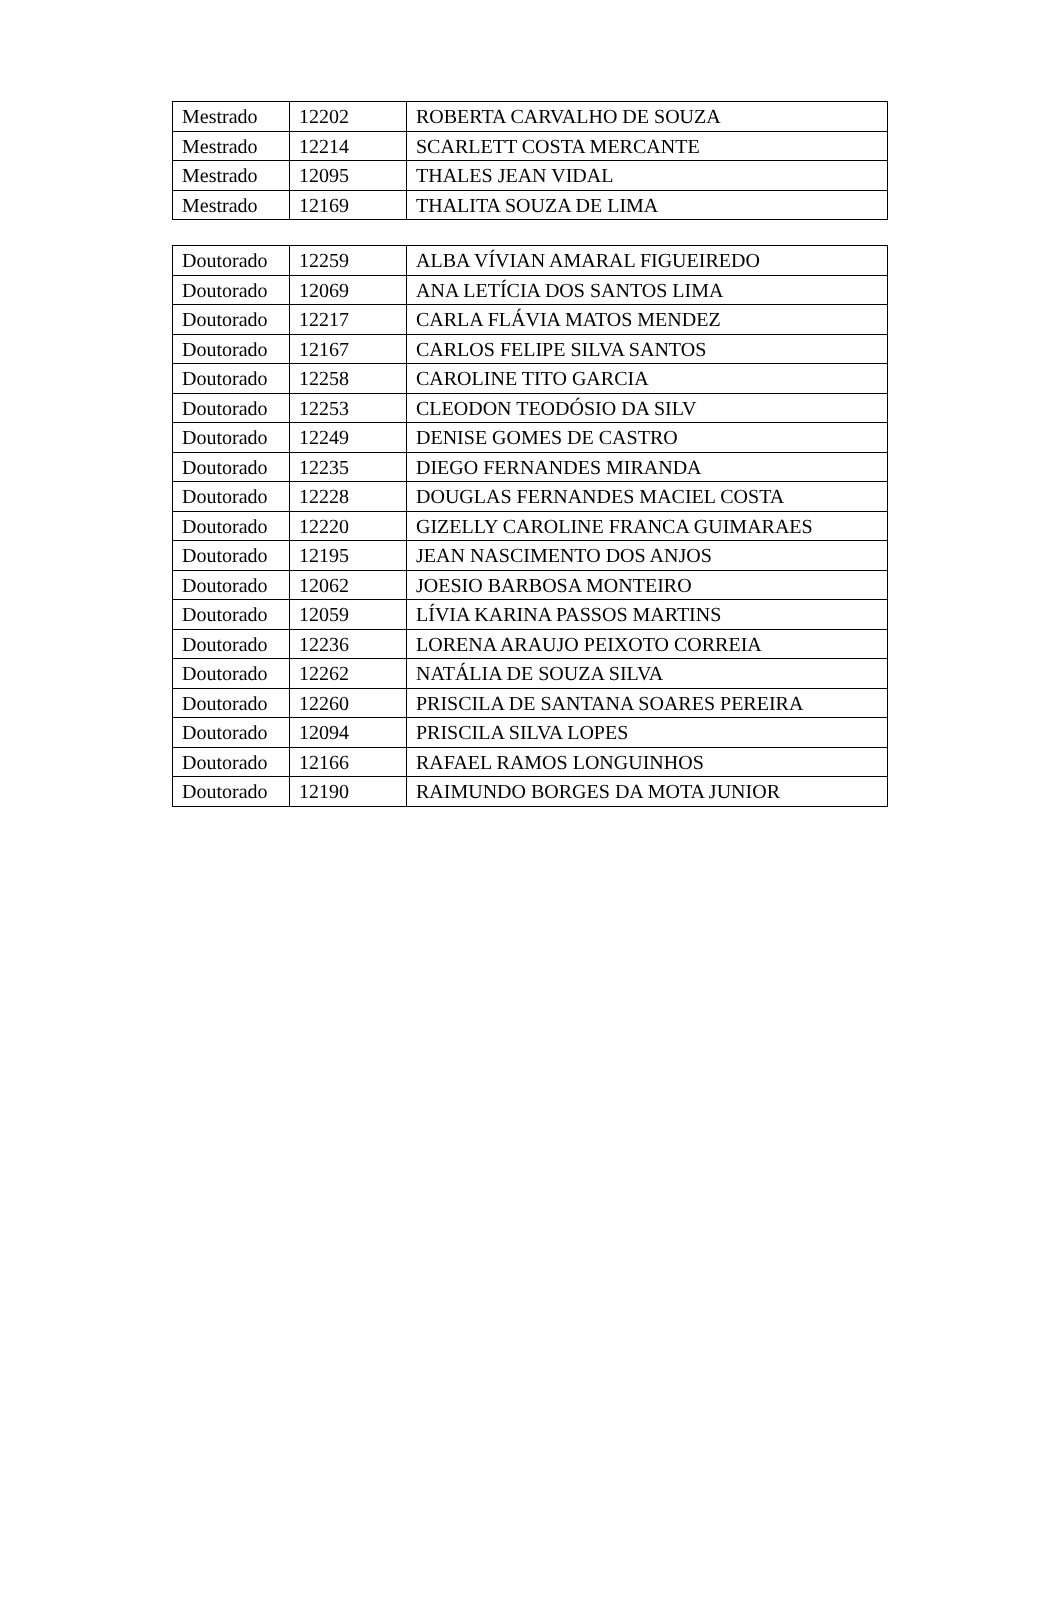| Mestrado | 12202 | ROBERTA CARVALHO DE SOUZA |
| Mestrado | 12214 | SCARLETT COSTA MERCANTE |
| Mestrado | 12095 | THALES JEAN VIDAL |
| Mestrado | 12169 | THALITA SOUZA DE LIMA |
| Doutorado | 12259 | ALBA VÍVIAN AMARAL FIGUEIREDO |
| Doutorado | 12069 | ANA LETÍCIA DOS SANTOS LIMA |
| Doutorado | 12217 | CARLA FLÁVIA MATOS MENDEZ |
| Doutorado | 12167 | CARLOS FELIPE SILVA SANTOS |
| Doutorado | 12258 | CAROLINE TITO GARCIA |
| Doutorado | 12253 | CLEODON TEODÓSIO DA SILV |
| Doutorado | 12249 | DENISE GOMES DE CASTRO |
| Doutorado | 12235 | DIEGO FERNANDES MIRANDA |
| Doutorado | 12228 | DOUGLAS FERNANDES MACIEL COSTA |
| Doutorado | 12220 | GIZELLY CAROLINE FRANCA GUIMARAES |
| Doutorado | 12195 | JEAN NASCIMENTO DOS ANJOS |
| Doutorado | 12062 | JOESIO BARBOSA MONTEIRO |
| Doutorado | 12059 | LÍVIA KARINA PASSOS MARTINS |
| Doutorado | 12236 | LORENA ARAUJO PEIXOTO CORREIA |
| Doutorado | 12262 | NATÁLIA DE SOUZA SILVA |
| Doutorado | 12260 | PRISCILA DE SANTANA SOARES PEREIRA |
| Doutorado | 12094 | PRISCILA SILVA LOPES |
| Doutorado | 12166 | RAFAEL RAMOS LONGUINHOS |
| Doutorado | 12190 | RAIMUNDO BORGES DA MOTA JUNIOR |